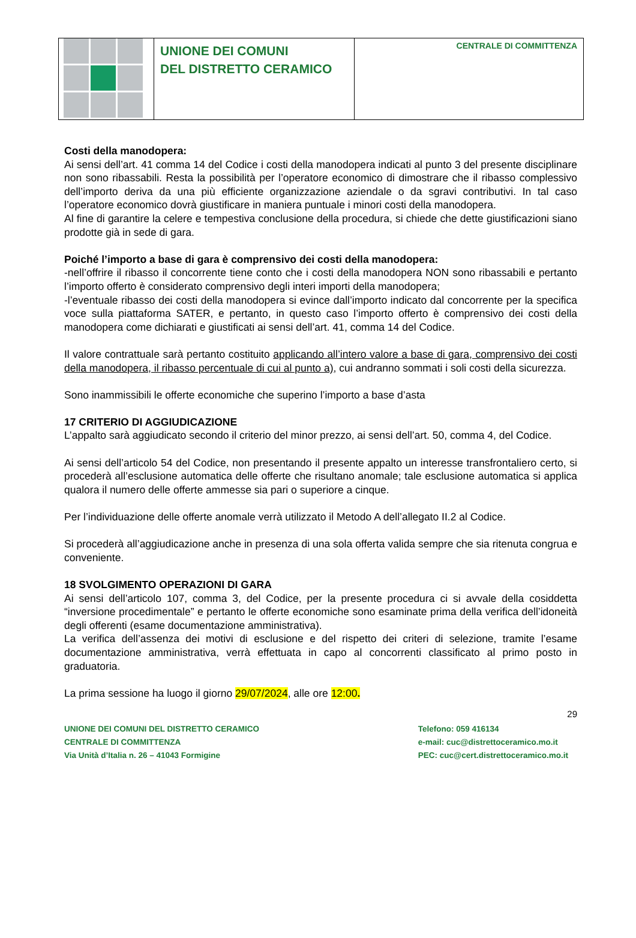UNIONE DEI COMUNI
DEL DISTRETTO CERAMICO
CENTRALE DI COMMITTENZA
Costi della manodopera:
Ai sensi dell’art. 41 comma 14 del Codice i costi della manodopera indicati al punto 3 del presente disciplinare non sono ribassabili. Resta la possibilità per l’operatore economico di dimostrare che il ribasso complessivo dell’importo deriva da una più efficiente organizzazione aziendale o da sgravi contributivi. In tal caso l’operatore economico dovrà giustificare in maniera puntuale i minori costi della manodopera.
Al fine di garantire la celere e tempestiva conclusione della procedura, si chiede che dette giustificazioni siano prodotte già in sede di gara.
Poiché l’importo a base di gara è comprensivo dei costi della manodopera:
-nell’offrire il ribasso il concorrente tiene conto che i costi della manodopera NON sono ribassabili e pertanto l’importo offerto è considerato comprensivo degli interi importi della manodopera;
-l’eventuale ribasso dei costi della manodopera si evince dall’importo indicato dal concorrente per la specifica voce sulla piattaforma SATER, e pertanto, in questo caso l’importo offerto è comprensivo dei costi della manodopera come dichiarati e giustificati ai sensi dell’art. 41, comma 14 del Codice.
Il valore contrattuale sarà pertanto costituito applicando all’intero valore a base di gara, comprensivo dei costi della manodopera, il ribasso percentuale di cui al punto a), cui andranno sommati i soli costi della sicurezza.
Sono inammissibili le offerte economiche che superino l’importo a base d’asta
17 CRITERIO DI AGGIUDICAZIONE
L’appalto sarà aggiudicato secondo il criterio del minor prezzo, ai sensi dell’art. 50, comma 4, del Codice.
Ai sensi dell’articolo 54 del Codice, non presentando il presente appalto un interesse transfrontaliero certo, si procederà all’esclusione automatica delle offerte che risultano anomale; tale esclusione automatica si applica qualora il numero delle offerte ammesse sia pari o superiore a cinque.
Per l’individuazione delle offerte anomale verrà utilizzato il Metodo A dell’allegato II.2 al Codice.
Si procederà all’aggiudicazione anche in presenza di una sola offerta valida sempre che sia ritenuta congrua e conveniente.
18 SVOLGIMENTO OPERAZIONI DI GARA
Ai sensi dell’articolo 107, comma 3, del Codice, per la presente procedura ci si avvale della cosiddetta “inversione procedimentale” e pertanto le offerte economiche sono esaminate prima della verifica dell’idoneità degli offerenti (esame documentazione amministrativa).
La verifica dell’assenza dei motivi di esclusione e del rispetto dei criteri di selezione, tramite l’esame documentazione amministrativa, verrà effettuata in capo al concorrenti classificato al primo posto in graduatoria.
La prima sessione ha luogo il giorno 29/07/2024, alle ore 12:00.
29
UNIONE DEI COMUNI DEL DISTRETTO CERAMICO
CENTRALE DI COMMITTENZA
Via Unità d’Italia n. 26 – 41043 Formigine
Telefono: 059 416134
e-mail: cuc@distrettoceramico.mo.it
PEC: cuc@cert.distrettoceramico.mo.it